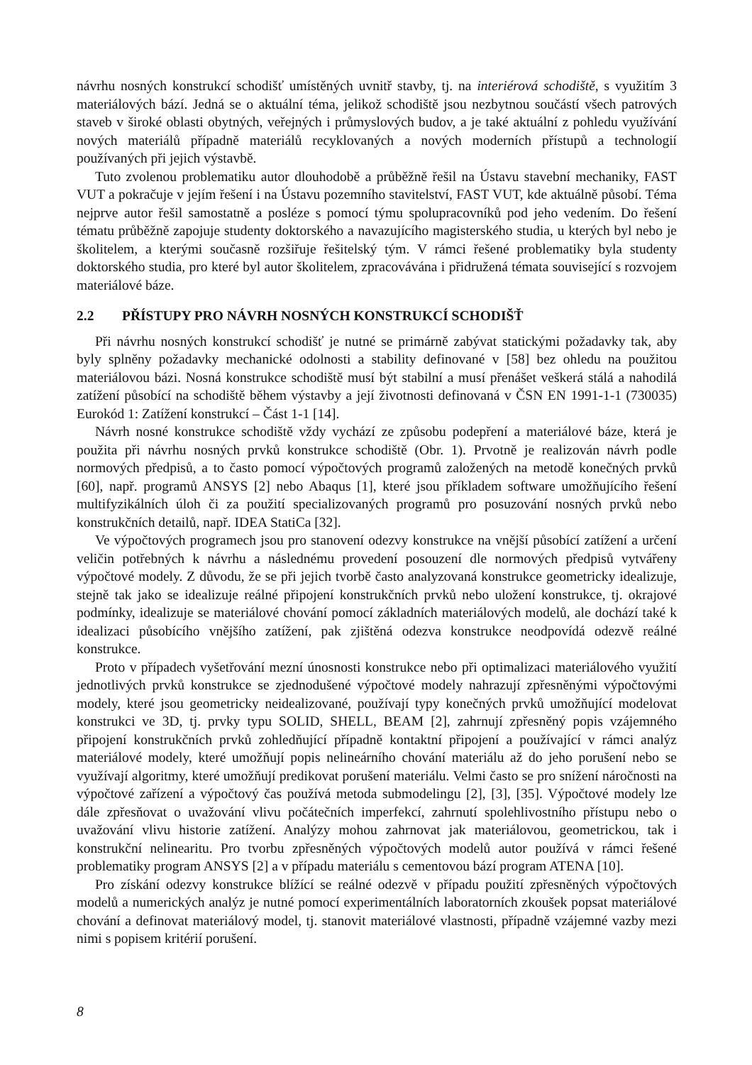návrhu nosných konstrukcí schodišť umístěných uvnitř stavby, tj. na interiérová schodiště, s využitím 3 materiálových bází. Jedná se o aktuální téma, jelikož schodiště jsou nezbytnou součástí všech patrových staveb v široké oblasti obytných, veřejných i průmyslových budov, a je také aktuální z pohledu využívání nových materiálů případně materiálů recyklovaných a nových moderních přístupů a technologií používaných při jejich výstavbě.
Tuto zvolenou problematiku autor dlouhodobě a průběžně řešil na Ústavu stavební mechaniky, FAST VUT a pokračuje v jejím řešení i na Ústavu pozemního stavitelství, FAST VUT, kde aktuálně působí. Téma nejprve autor řešil samostatně a posléze s pomocí týmu spolupracovníků pod jeho vedením. Do řešení tématu průběžně zapojuje studenty doktorského a navazujícího magisterského studia, u kterých byl nebo je školitelem, a kterými současně rozšiřuje řešitelský tým. V rámci řešené problematiky byla studenty doktorského studia, pro které byl autor školitelem, zpracovávána i přidružená témata související s rozvojem materiálové báze.
2.2 PŘÍSTUPY PRO NÁVRH NOSNÝCH KONSTRUKCÍ SCHODIŠŤ
Při návrhu nosných konstrukcí schodišť je nutné se primárně zabývat statickými požadavky tak, aby byly splněny požadavky mechanické odolnosti a stability definované v [58] bez ohledu na použitou materiálovou bázi. Nosná konstrukce schodiště musí být stabilní a musí přenášet veškerá stálá a nahodilá zatížení působící na schodiště během výstavby a její životnosti definovaná v ČSN EN 1991-1-1 (730035) Eurokód 1: Zatížení konstrukcí – Část 1-1 [14].
Návrh nosné konstrukce schodiště vždy vychází ze způsobu podepření a materiálové báze, která je použita při návrhu nosných prvků konstrukce schodiště (Obr. 1). Prvotně je realizován návrh podle normových předpisů, a to často pomocí výpočtových programů založených na metodě konečných prvků [60], např. programů ANSYS [2] nebo Abaqus [1], které jsou příkladem software umožňujícího řešení multifyzikálních úloh či za použití specializovaných programů pro posuzování nosných prvků nebo konstrukčních detailů, např. IDEA StatiCa [32].
Ve výpočtových programech jsou pro stanovení odezvy konstrukce na vnější působící zatížení a určení veličin potřebných k návrhu a následnému provedení posouzení dle normových předpisů vytvářeny výpočtové modely. Z důvodu, že se při jejich tvorbě často analyzovaná konstrukce geometricky idealizuje, stejně tak jako se idealizuje reálné připojení konstrukčních prvků nebo uložení konstrukce, tj. okrajové podmínky, idealizuje se materiálové chování pomocí základních materiálových modelů, ale dochází také k idealizaci působícího vnějšího zatížení, pak zjištěná odezva konstrukce neodpovídá odezvě reálné konstrukce.
Proto v případech vyšetřování mezní únosnosti konstrukce nebo při optimalizaci materiálového využití jednotlivých prvků konstrukce se zjednodušené výpočtové modely nahrazují zpřesněnými výpočtovými modely, které jsou geometricky neidealizované, používají typy konečných prvků umožňující modelovat konstrukci ve 3D, tj. prvky typu SOLID, SHELL, BEAM [2], zahrnují zpřesněný popis vzájemného připojení konstrukčních prvků zohledňující případně kontaktní připojení a používající v rámci analýz materiálové modely, které umožňují popis nelineárního chování materiálu až do jeho porušení nebo se využívají algoritmy, které umožňují predikovat porušení materiálu. Velmi často se pro snížení náročnosti na výpočtové zařízení a výpočtový čas používá metoda submodelingu [2], [3], [35]. Výpočtové modely lze dále zpřesňovat o uvažování vlivu počátečních imperfekcí, zahrnutí spolehlivostního přístupu nebo o uvažování vlivu historie zatížení. Analýzy mohou zahrnovat jak materiálovou, geometrickou, tak i konstrukční nelinearitu. Pro tvorbu zpřesněných výpočtových modelů autor používá v rámci řešené problematiky program ANSYS [2] a v případu materiálu s cementovou bází program ATENA [10].
Pro získání odezvy konstrukce blížící se reálné odezvě v případu použití zpřesněných výpočtových modelů a numerických analýz je nutné pomocí experimentálních laboratorních zkoušek popsat materiálové chování a definovat materiálový model, tj. stanovit materiálové vlastnosti, případně vzájemné vazby mezi nimi s popisem kritérií porušení.
8